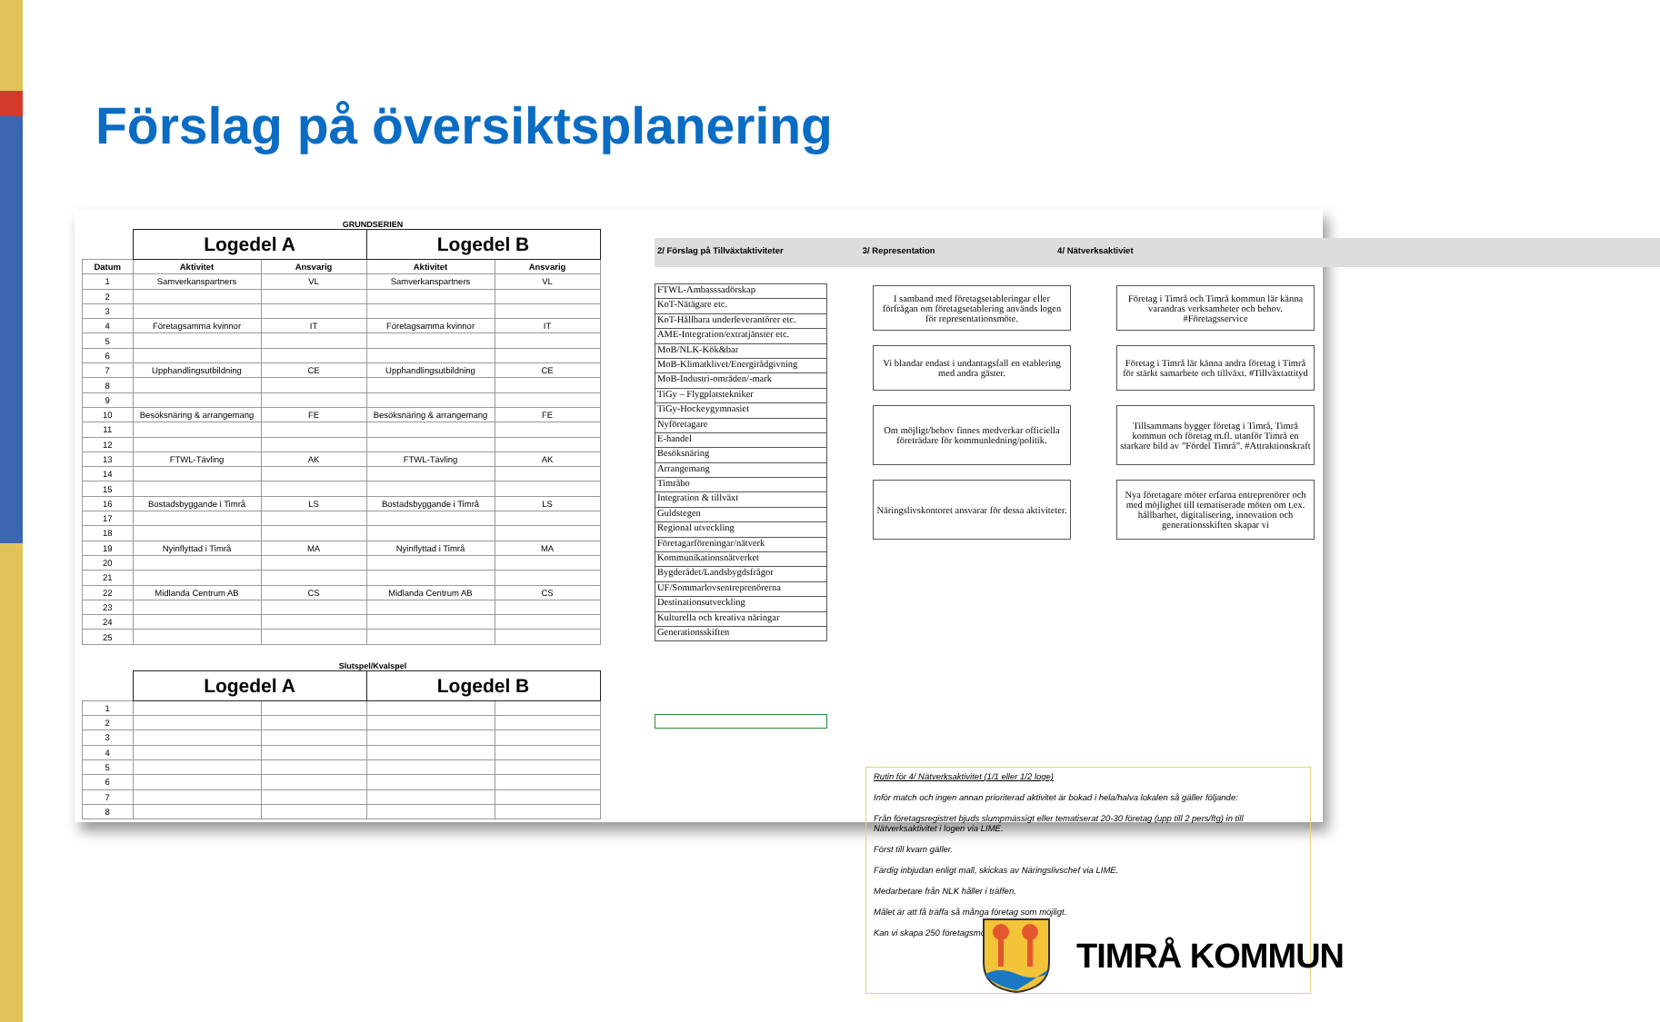Förslag på översiktsplanering
GRUNDSERIEN
| | Logedel A | | Logedel B | |
| --- | --- | --- | --- | --- |
| Datum | Aktivitet | Ansvarig | Aktivitet | Ansvarig |
| 1 | Samverkanspartners | VL | Samverkanspartners | VL |
| 2 | | | | |
| 3 | | | | |
| 4 | Företagsamma kvinnor | IT | Företagsamma kvinnor | IT |
| 5 | | | | |
| 6 | | | | |
| 7 | Upphandlingsutbildning | CE | Upphandlingsutbildning | CE |
| 8 | | | | |
| 9 | | | | |
| 10 | Besöksnäring & arrangemang | FE | Besöksnäring & arrangemang | FE |
| 11 | | | | |
| 12 | | | | |
| 13 | FTWL-Tävling | AK | FTWL-Tävling | AK |
| 14 | | | | |
| 15 | | | | |
| 16 | Bostadsbyggande i Timrå | LS | Bostadsbyggande i Timrå | LS |
| 17 | | | | |
| 18 | | | | |
| 19 | Nyinflyttad i Timrå | MA | Nyinflyttad i Timrå | MA |
| 20 | | | | |
| 21 | | | | |
| 22 | Midlanda Centrum AB | CS | Midlanda Centrum AB | CS |
| 23 | | | | |
| 24 | | | | |
| 25 | | | | |
Slutspel/Kvalspel
| | Logedel A | | Logedel B | |
| --- | --- | --- | --- | --- |
| 1 | | | | |
| 2 | | | | |
| 3 | | | | |
| 4 | | | | |
| 5 | | | | |
| 6 | | | | |
| 7 | | | | |
| 8 | | | | |
2/ Förslag på Tillväxtaktiviteter 3/ Representation 4/ Nätverksaktiviet
FTWL-Ambasssadörskap
KoT-Nätägare etc.
KoT-Hållbara underleverantörer etc.
AME-Integration/extratjänster etc.
MoB/NLK-Kök&bar
MoB-Klimatklivet/Energirådgivning
MoB-Industri-områden/-mark
TiGy – Flygplatstekniker
TiGy-Hockeygymnasiet
Nyföretagare
E-handel
Besöksnäring
Arrangemang
Timråbo
Integration & tillväxt
Guldstegen
Regional utveckling
Företagarföreningar/nätverk
Kommunikationsnätverket
Bygderådet/Landsbygdsfrågor
UF/Sommarlovsentreprenörerna
Destinationsutveckling
Kulturella och kreativa näringar
Generationsskiften
I samband med företagsetableringar eller förfrågan om företagsetablering används logen för representationsmöte.
Vi blandar endast i undantagsfall en etablering med andra gäster.
Om möjligt/behov finnes medverkar officiella företrädare för kommunledning/politik.
Näringslivskontoret ansvarar för dessa aktiviteter.
Företag i Timrå och Timrå kommun lär känna varandras verksamheter och behov. #Företagsservice
Företag i Timrå lär känna andra företag i Timrå för stärkt samarbete och tillväxt. #Tillväxtattityd
Tillsammans bygger företag i Timrå, Timrå kommun och företag m.fl. utanför Timrå en starkare bild av ”Fördel Timrå”. #Attraktionskraft
Nya företagare möter erfarna entreprenörer och med möjlighet till tematiserade möten om t.ex. hållbarhet, digitalisering, innovation och generationsskiften skapar vi
Rutin för 4/ Nätverksaktivitet (1/1 eller 1/2 loge)
Inför match och ingen annan prioriterad aktivitet är bokad i hela/halva lokalen så gäller följande:
Från företagsregistret bjuds slumpmässigt eller tematiserat 20-30 företag (upp till 2 pers/ftg) in till Nätverksaktivitet i logen via LIME.
Först till kvarn gäller.
Färdig inbjudan enligt mall, skickas av Näringslivschef via LIME.
Medarbetare från NLK håller i träffen.
Målet är att få träffa så många företag som möjligt.
Kan vi skapa 250 företagsmöten?
TIMRÅ KOMMUN